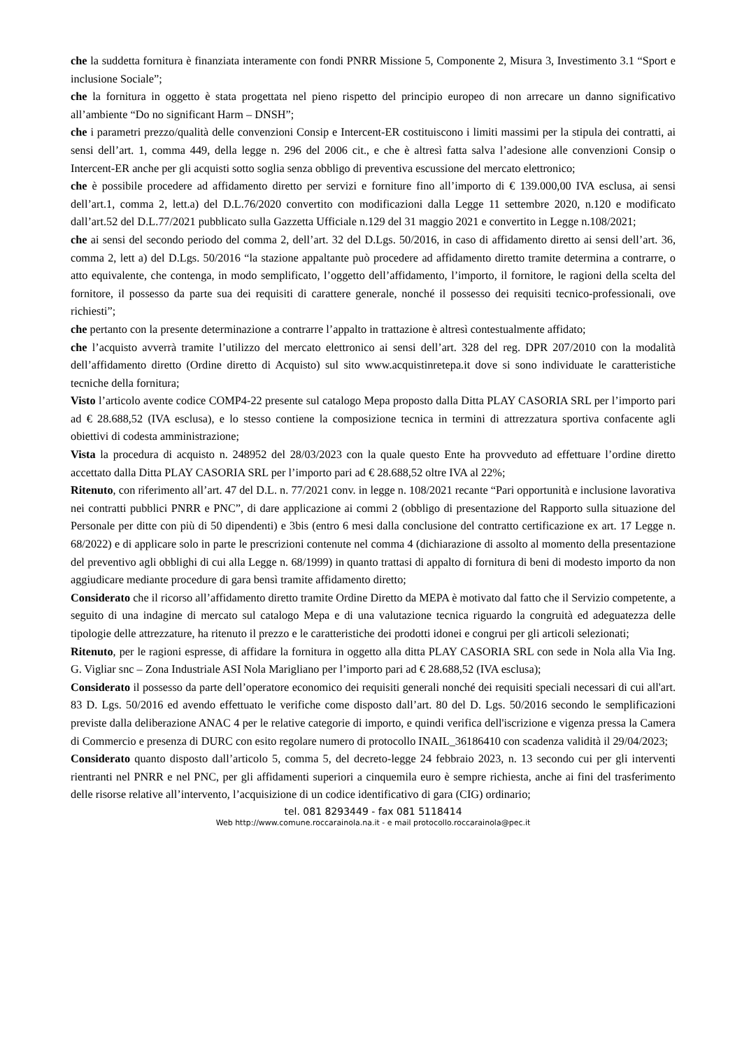che la suddetta fornitura è finanziata interamente con fondi PNRR Missione 5, Componente 2, Misura 3, Investimento 3.1 “Sport e inclusione Sociale”;
che la fornitura in oggetto è stata progettata nel pieno rispetto del principio europeo di non arrecare un danno significativo all’ambiente “Do no significant Harm – DNSH”;
che i parametri prezzo/qualità delle convenzioni Consip e Intercent-ER costituiscono i limiti massimi per la stipula dei contratti, ai sensi dell’art. 1, comma 449, della legge n. 296 del 2006 cit., e che è altresì fatta salva l’adesione alle convenzioni Consip o Intercent-ER anche per gli acquisti sotto soglia senza obbligo di preventiva escussione del mercato elettronico;
che è possibile procedere ad affidamento diretto per servizi e forniture fino all’importo di € 139.000,00 IVA esclusa, ai sensi dell’art.1, comma 2, lett.a) del D.L.76/2020 convertito con modificazioni dalla Legge 11 settembre 2020, n.120 e modificato dall’art.52 del D.L.77/2021 pubblicato sulla Gazzetta Ufficiale n.129 del 31 maggio 2021 e convertito in Legge n.108/2021;
che ai sensi del secondo periodo del comma 2, dell’art. 32 del D.Lgs. 50/2016, in caso di affidamento diretto ai sensi dell’art. 36, comma 2, lett a) del D.Lgs. 50/2016 “la stazione appaltante può procedere ad affidamento diretto tramite determina a contrarre, o atto equivalente, che contenga, in modo semplificato, l’oggetto dell’affidamento, l’importo, il fornitore, le ragioni della scelta del fornitore, il possesso da parte sua dei requisiti di carattere generale, nonché il possesso dei requisiti tecnico-professionali, ove richiesti”;
che pertanto con la presente determinazione a contrarre l’appalto in trattazione è altresì contestualmente affidato;
che l’acquisto avverrà tramite l’utilizzo del mercato elettronico ai sensi dell’art. 328 del reg. DPR 207/2010 con la modalità dell’affidamento diretto (Ordine diretto di Acquisto) sul sito www.acquistinretepa.it dove si sono individuate le caratteristiche tecniche della fornitura;
Visto l’articolo avente codice COMP4-22 presente sul catalogo Mepa proposto dalla Ditta PLAY CASORIA SRL per l’importo pari ad € 28.688,52 (IVA esclusa), e lo stesso contiene la composizione tecnica in termini di attrezzatura sportiva confacente agli obiettivi di codesta amministrazione;
Vista la procedura di acquisto n. 248952 del 28/03/2023 con la quale questo Ente ha provveduto ad effettuare l’ordine diretto accettato dalla Ditta PLAY CASORIA SRL per l’importo pari ad € 28.688,52 oltre IVA al 22%;
Ritenuto, con riferimento all’art. 47 del D.L. n. 77/2021 conv. in legge n. 108/2021 recante “Pari opportunità e inclusione lavorativa nei contratti pubblici PNRR e PNC”, di dare applicazione ai commi 2 (obbligo di presentazione del Rapporto sulla situazione del Personale per ditte con più di 50 dipendenti) e 3bis (entro 6 mesi dalla conclusione del contratto certificazione ex art. 17 Legge n. 68/2022) e di applicare solo in parte le prescrizioni contenute nel comma 4 (dichiarazione di assolto al momento della presentazione del preventivo agli obblighi di cui alla Legge n. 68/1999) in quanto trattasi di appalto di fornitura di beni di modesto importo da non aggiudicare mediante procedure di gara bensì tramite affidamento diretto;
Considerato che il ricorso all’affidamento diretto tramite Ordine Diretto da MEPA è motivato dal fatto che il Servizio competente, a seguito di una indagine di mercato sul catalogo Mepa e di una valutazione tecnica riguardo la congruità ed adeguatezza delle tipologie delle attrezzature, ha ritenuto il prezzo e le caratteristiche dei prodotti idonei e congrui per gli articoli selezionati;
Ritenuto, per le ragioni espresse, di affidare la fornitura in oggetto alla ditta PLAY CASORIA SRL con sede in Nola alla Via Ing. G. Vigliar snc – Zona Industriale ASI Nola Marigliano per l’importo pari ad € 28.688,52 (IVA esclusa);
Considerato il possesso da parte dell’operatore economico dei requisiti generali nonché dei requisiti speciali necessari di cui all'art. 83 D. Lgs. 50/2016 ed avendo effettuato le verifiche come disposto dall’art. 80 del D. Lgs. 50/2016 secondo le semplificazioni previste dalla deliberazione ANAC 4 per le relative categorie di importo, e quindi verifica dell'iscrizione e vigenza pressa la Camera di Commercio e presenza di DURC con esito regolare numero di protocollo INAIL_36186410 con scadenza validità il 29/04/2023;
Considerato quanto disposto dall’articolo 5, comma 5, del decreto-legge 24 febbraio 2023, n. 13 secondo cui per gli interventi rientranti nel PNRR e nel PNC, per gli affidamenti superiori a cinquemila euro è sempre richiesta, anche ai fini del trasferimento delle risorse relative all’intervento, l’acquisizione di un codice identificativo di gara (CIG) ordinario;
tel. 081 8293449 - fax 081 5118414
Web http://www.comune.roccarainola.na.it - e mail protocollo.roccarainola@pec.it